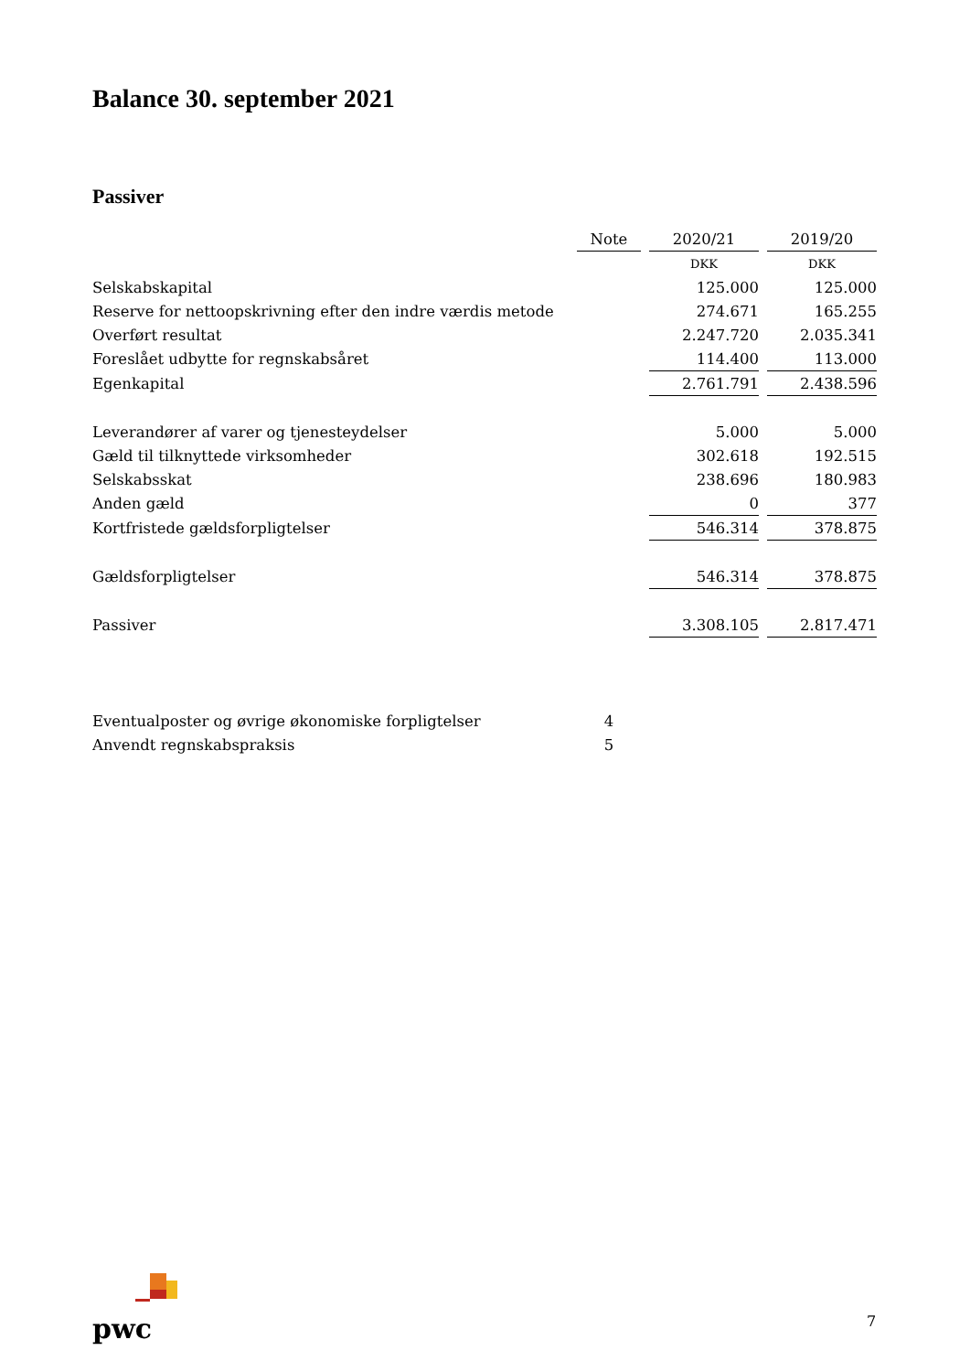Balance 30. september 2021
Passiver
| | Note | | 2020/21 | | 2019/20 |
| | | | DKK | | DKK |
| Selskabskapital | | | 125.000 | | 125.000 |
| Reserve for nettoopskrivning efter den indre værdis metode | | | 274.671 | | 165.255 |
| Overført resultat | | | 2.247.720 | | 2.035.341 |
| Foreslået udbytte for regnskabsåret | | | 114.400 | | 113.000 |
| Egenkapital | | | 2.761.791 | | 2.438.596 |
| Leverandører af varer og tjenesteydelser | | | 5.000 | | 5.000 |
| Gæld til tilknyttede virksomheder | | | 302.618 | | 192.515 |
| Selskabsskat | | | 238.696 | | 180.983 |
| Anden gæld | | | 0 | | 377 |
| Kortfristede gældsforpligtelser | | | 546.314 | | 378.875 |
| Gældsforpligtelser | | | 546.314 | | 378.875 |
| Passiver | | | 3.308.105 | | 2.817.471 |
| Eventualposter og øvrige økonomiske forpligtelser | 4 | | | | |
| Anvendt regnskabspraksis | 5 | | | | |
pwc 7